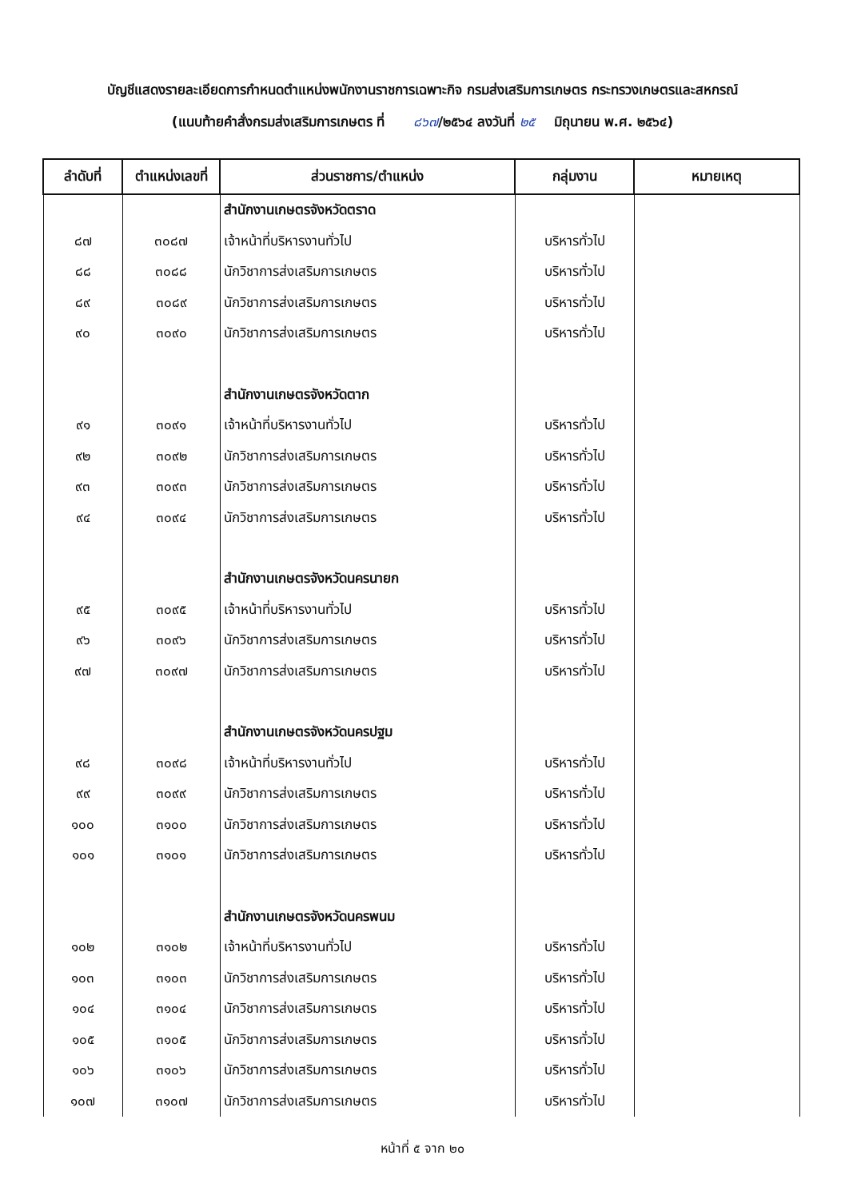บัญชีแสดงรายละเอียดการกำหนดตำแหน่งพนักงานราชการเฉพาะกิจ กรมส่งเสริมการเกษตร กระทรวงเกษตรและสหกรณ์
(แนบท้ายคำสั่งกรมส่งเสริมการเกษตร ที่ ๘๖๗/๒๕๖๔ ลงวันที่ ๒๕ มิถุนายน พ.ศ. ๒๕๖๔)
| ลำดับที่ | ตำแหน่งเลขที่ | ส่วนราชการ/ตำแหน่ง | กลุ่มงาน | หมายเหตุ |
| --- | --- | --- | --- | --- |
| | | สำนักงานเกษตรจังหวัดตราด | | |
| ๘๗ | ๓๐๘๗ | เจ้าหน้าที่บริหารงานทั่วไป | บริหารทั่วไป | |
| ๘๘ | ๓๐๘๘ | นักวิชาการส่งเสริมการเกษตร | บริหารทั่วไป | |
| ๘๙ | ๓๐๘๙ | นักวิชาการส่งเสริมการเกษตร | บริหารทั่วไป | |
| ๙๐ | ๓๐๙๐ | นักวิชาการส่งเสริมการเกษตร | บริหารทั่วไป | |
| | | สำนักงานเกษตรจังหวัดตาก | | |
| ๙๑ | ๓๐๙๑ | เจ้าหน้าที่บริหารงานทั่วไป | บริหารทั่วไป | |
| ๙๒ | ๓๐๙๒ | นักวิชาการส่งเสริมการเกษตร | บริหารทั่วไป | |
| ๙๓ | ๓๐๙๓ | นักวิชาการส่งเสริมการเกษตร | บริหารทั่วไป | |
| ๙๔ | ๓๐๙๔ | นักวิชาการส่งเสริมการเกษตร | บริหารทั่วไป | |
| | | สำนักงานเกษตรจังหวัดนครนายก | | |
| ๙๕ | ๓๐๙๕ | เจ้าหน้าที่บริหารงานทั่วไป | บริหารทั่วไป | |
| ๙๖ | ๓๐๙๖ | นักวิชาการส่งเสริมการเกษตร | บริหารทั่วไป | |
| ๙๗ | ๓๐๙๗ | นักวิชาการส่งเสริมการเกษตร | บริหารทั่วไป | |
| | | สำนักงานเกษตรจังหวัดนครปฐม | | |
| ๙๘ | ๓๐๙๘ | เจ้าหน้าที่บริหารงานทั่วไป | บริหารทั่วไป | |
| ๙๙ | ๓๐๙๙ | นักวิชาการส่งเสริมการเกษตร | บริหารทั่วไป | |
| ๑๐๐ | ๓๑๐๐ | นักวิชาการส่งเสริมการเกษตร | บริหารทั่วไป | |
| ๑๐๑ | ๓๑๐๑ | นักวิชาการส่งเสริมการเกษตร | บริหารทั่วไป | |
| | | สำนักงานเกษตรจังหวัดนครพนม | | |
| ๑๐๒ | ๓๑๐๒ | เจ้าหน้าที่บริหารงานทั่วไป | บริหารทั่วไป | |
| ๑๐๓ | ๓๑๐๓ | นักวิชาการส่งเสริมการเกษตร | บริหารทั่วไป | |
| ๑๐๔ | ๓๑๐๔ | นักวิชาการส่งเสริมการเกษตร | บริหารทั่วไป | |
| ๑๐๕ | ๓๑๐๕ | นักวิชาการส่งเสริมการเกษตร | บริหารทั่วไป | |
| ๑๐๖ | ๓๑๐๖ | นักวิชาการส่งเสริมการเกษตร | บริหารทั่วไป | |
| ๑๐๗ | ๓๑๐๗ | นักวิชาการส่งเสริมการเกษตร | บริหารทั่วไป | |
หน้าที่ ๕ จาก ๒๐